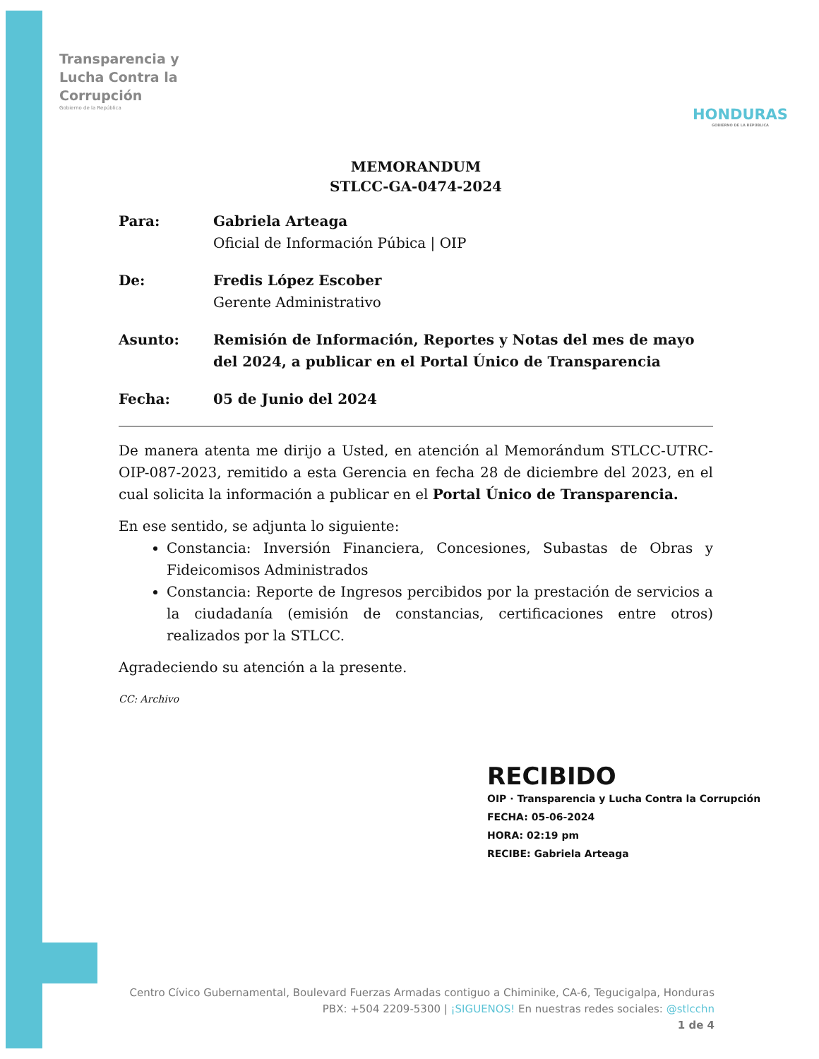Transparencia y
Lucha Contra la
Corrupción
Gobierno de la República
HONDURAS
GOBIERNO DE LA REPÚBLICA
MEMORANDUM
STLCC-GA-0474-2024
Para: Gabriela Arteaga
Oficial de Información Púbica | OIP
De: Fredis López Escober
Gerente Administrativo
Asunto: Remisión de Información, Reportes y Notas del mes de mayo del 2024, a publicar en el Portal Único de Transparencia
Fecha: 05 de Junio del 2024
De manera atenta me dirijo a Usted, en atención al Memorándum STLCC-UTRC-OIP-087-2023, remitido a esta Gerencia en fecha 28 de diciembre del 2023, en el cual solicita la información a publicar en el Portal Único de Transparencia.
En ese sentido, se adjunta lo siguiente:
Constancia: Inversión Financiera, Concesiones, Subastas de Obras y Fideicomisos Administrados
Constancia: Reporte de Ingresos percibidos por la prestación de servicios a la ciudadanía (emisión de constancias, certificaciones entre otros) realizados por la STLCC.
Agradeciendo su atención a la presente.
CC: Archivo
RECIBIDO
OIP · Transparencia y Lucha Contra la Corrupción
FECHA: 05-06-2024
HORA: 02:19 pm
RECIBE: Gabriela Arteaga
Centro Cívico Gubernamental, Boulevard Fuerzas Armadas contiguo a Chiminike, CA-6, Tegucigalpa, Honduras
PBX: +504 2209-5300 | ¡SIGUENOS! En nuestras redes sociales: @stlcchn
1 de 4